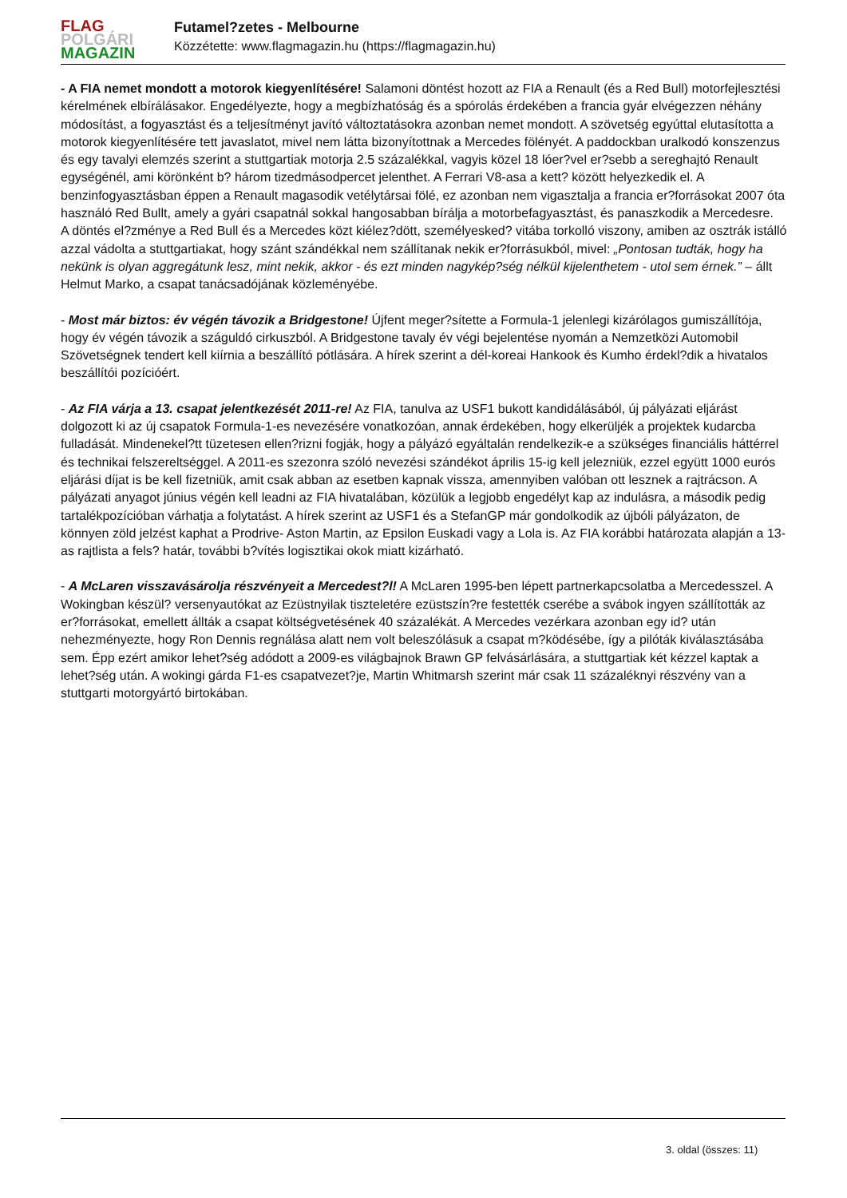FLAG
POLGÁRI
MAGAZIN
Futamel?zetes - Melbourne
Közzétette: www.flagmagazin.hu (https://flagmagazin.hu)
- A FIA nemet mondott a motorok kiegyenlítésére! Salamoni döntést hozott az FIA a Renault (és a Red Bull) motorfejlesztési kérelmének elbírálásakor. Engedélyezte, hogy a megbízhatóság és a spórolás érdekében a francia gyár elvégezzen néhány módosítást, a fogyasztást és a teljesítményt javító változtatásokra azonban nemet mondott. A szövetség egyúttal elutasította a motorok kiegyenlítésére tett javaslatot, mivel nem látta bizonyítottnak a Mercedes fölényét. A paddockban uralkodó konszenzus és egy tavalyi elemzés szerint a stuttgartiak motorja 2.5 százalékkal, vagyis közel 18 lóer?vel er?sebb a sereghajtó Renault egységénél, ami körönként b? három tizedmásodpercet jelenthet. A Ferrari V8-asa a kett? között helyezkedik el. A benzinfogyasztásban éppen a Renault magasodik vetélytársai fölé, ez azonban nem vigasztalja a francia er?forrásokat 2007 óta használó Red Bullt, amely a gyári csapatnál sokkal hangosabban bírálja a motorbefagyasztást, és panaszkodik a Mercedesre.
A döntés el?zménye a Red Bull és a Mercedes közt kiélez?dött, személyesked? vitába torkolló viszony, amiben az osztrák istálló azzal vádolta a stuttgartiakat, hogy szánt szándékkal nem szállítanak nekik er?forrásukból, mivel: „Pontosan tudták, hogy ha nekünk is olyan aggregátunk lesz, mint nekik, akkor - és ezt minden nagykép?ség nélkül kijelenthetem - utol sem érnek.” – állt Helmut Marko, a csapat tanácsadójának közleményébe.
- Most már biztos: év végén távozik a Bridgestone! Újfent meger?sítette a Formula-1 jelenlegi kizárólagos gumiszállítója, hogy év végén távozik a száguldó cirkuszból. A Bridgestone tavaly év végi bejelentése nyomán a Nemzetközi Automobil Szövetségnek tendert kell kiírnia a beszállító pótlására. A hírek szerint a dél-koreai Hankook és Kumho érdekl?dik a hivatalos beszállítói pozícióért.
- Az FIA várja a 13. csapat jelentkezését 2011-re! Az FIA, tanulva az USF1 bukott kandidálásából, új pályázati eljárást dolgozott ki az új csapatok Formula-1-es nevezésére vonatkozóan, annak érdekében, hogy elkerüljék a projektek kudarcba fulladását. Mindenekel?tt tüzetesen ellen?rizni fogják, hogy a pályázó egyáltalán rendelkezik-e a szükséges financiális háttérrel és technikai felszereltséggel. A 2011-es szezonra szóló nevezési szándékot április 15-ig kell jelezniük, ezzel együtt 1000 eurós eljárási díjat is be kell fizetniük, amit csak abban az esetben kapnak vissza, amennyiben valóban ott lesznek a rajtrácson. A pályázati anyagot június végén kell leadni az FIA hivatalában, közülük a legjobb engedélyt kap az indulásra, a második pedig tartalékpozícióban várhatja a folytatást. A hírek szerint az USF1 és a StefanGP már gondolkodik az újbóli pályázaton, de könnyen zöld jelzést kaphat a Prodrive- Aston Martin, az Epsilon Euskadi vagy a Lola is. Az FIA korábbi határozata alapján a 13-as rajtlista a fels? határ, további b?vítés logisztikai okok miatt kizárható.
- A McLaren visszavásárolja részvényeit a Mercedest?l! A McLaren 1995-ben lépett partnerkapcsolatba a Mercedesszel. A Wokingban készül? versenyautókat az Ezüstnyilak tiszteletére ezüstszín?re festették cserébe a svábok ingyen szállították az er?forrásokat, emellett állták a csapat költségvetésének 40 százalékát. A Mercedes vezérkara azonban egy id? után nehezményezte, hogy Ron Dennis regnálása alatt nem volt beleszólásuk a csapat m?ködésébe, így a pilóták kiválasztásába sem. Épp ezért amikor lehet?ség adódott a 2009-es világbajnok Brawn GP felvásárlására, a stuttgartiak két kézzel kaptak a lehet?ség után. A wokingi gárda F1-es csapatvezet?je, Martin Whitmarsh szerint már csak 11 százaléknyi részvény van a stuttgarti motorgyártó birtokában.
3. oldal (összes: 11)